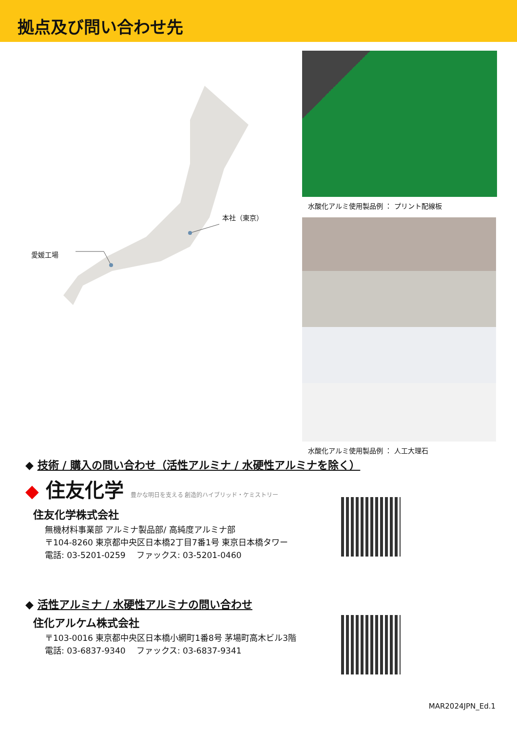拠点及び問い合わせ先
本社（東京）
愛媛工場
水酸化アルミ使用製品例 ： プリント配線板
水酸化アルミ使用製品例 ： 人工大理石
◆ 技術 / 購入の問い合わせ（活性アルミナ / 水硬性アルミナを除く）
◆ 住友化学 豊かな明日を支える 創造的ハイブリッド・ケミストリー
住友化学株式会社
無機材料事業部 アルミナ製品部/ 高純度アルミナ部
〒104-8260 東京都中央区日本橋2丁目7番1号 東京日本橋タワー
電話: 03-5201-0259　 ファックス: 03-5201-0460
◆ 活性アルミナ / 水硬性アルミナの問い合わせ
住化アルケム株式会社
〒103-0016 東京都中央区日本橋小網町1番8号 茅場町高木ビル3階
電話: 03-6837-9340　 ファックス: 03-6837-9341
MAR2024JPN_Ed.1